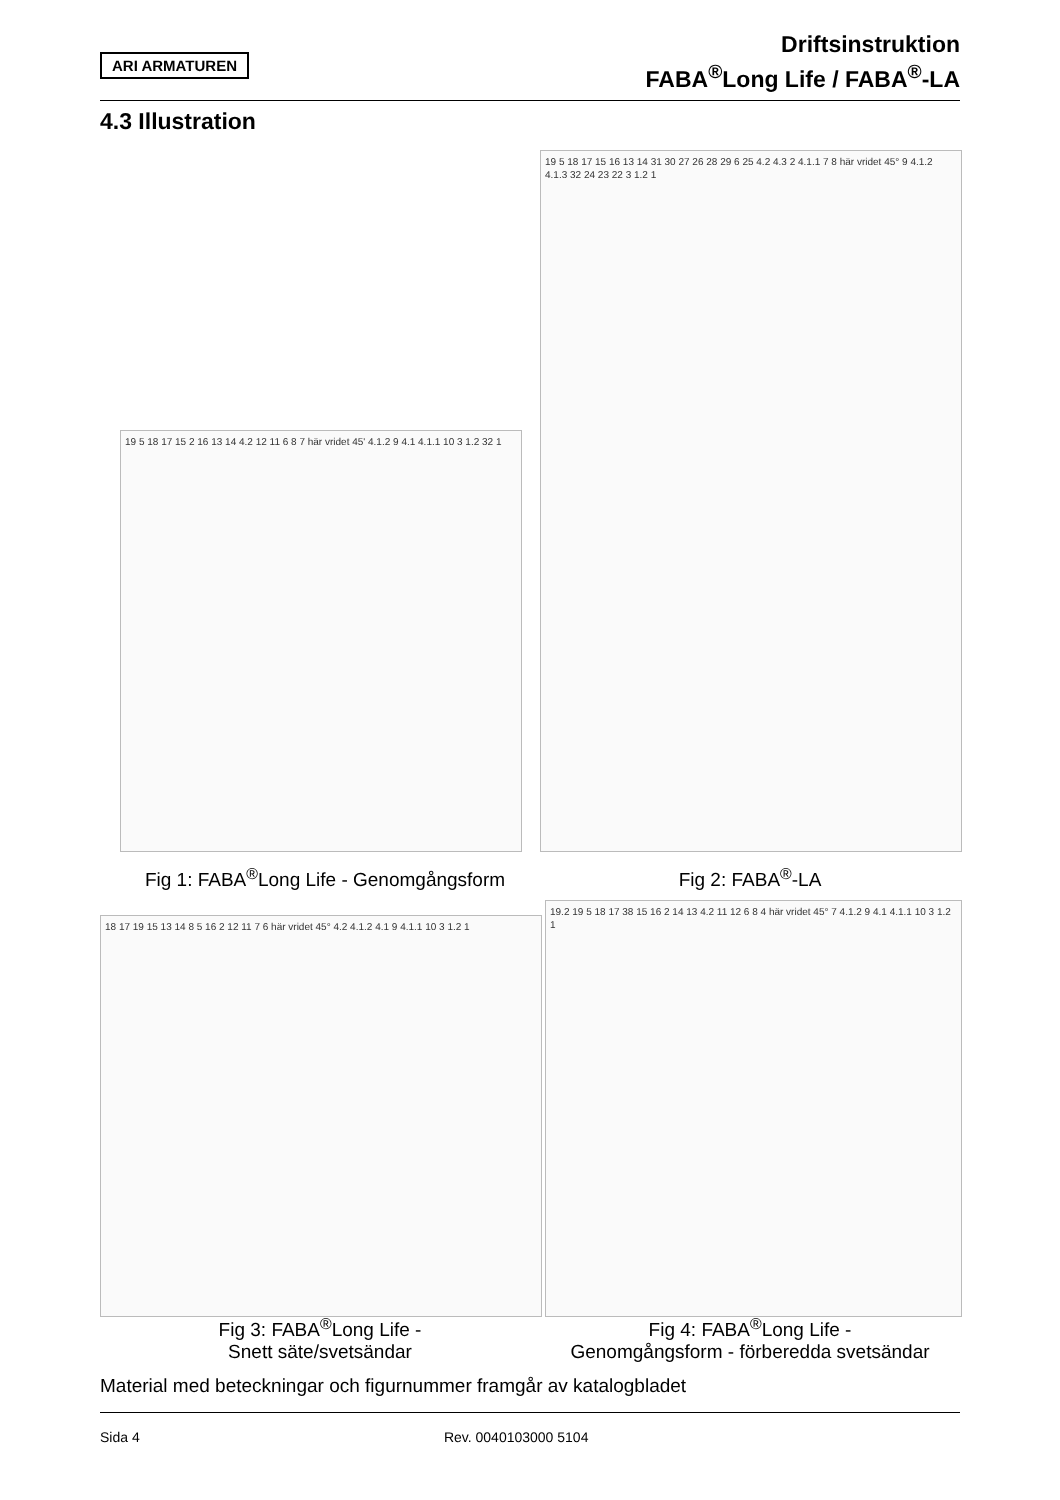ARI ARMATUREN
Driftsinstruktion
FABA<sup>®</sup>Long Life / FABA<sup>®</sup>-LA
4.3 Illustration
19 5 18 17 15 2 16 13 14 4.2 12 11 6 8 7 här vridet 45' 4.1.2 9 4.1 4.1.1 10 3 1.2 32 1
19 5 18 17 15 16 13 14 31 30 27 26 28 29 6 25 4.2 4.3 2 4.1.1 7 8 här vridet 45° 9 4.1.2 4.1.3 32 24 23 22 3 1.2 1
Fig 1: FABA<sup>®</sup>Long Life - Genomgångsform
Fig 2: FABA<sup>®</sup>-LA
18 17 19 15 13 14 8 5 16 2 12 11 7 6 här vridet 45° 4.2 4.1.2 4.1 9 4.1.1 10 3 1.2 1
19.2 19 5 18 17 38 15 16 2 14 13 4.2 11 12 6 8 4 här vridet 45° 7 4.1.2 9 4.1 4.1.1 10 3 1.2 1
Fig 3: FABA<sup>®</sup>Long Life -
Snett säte/svetsändar
Fig 4: FABA<sup>®</sup>Long Life -
Genomgångsform - förberedda svetsändar
Material med beteckningar och figurnummer framgår av katalogbladet
Sida 4 Rev. 0040103000 5104